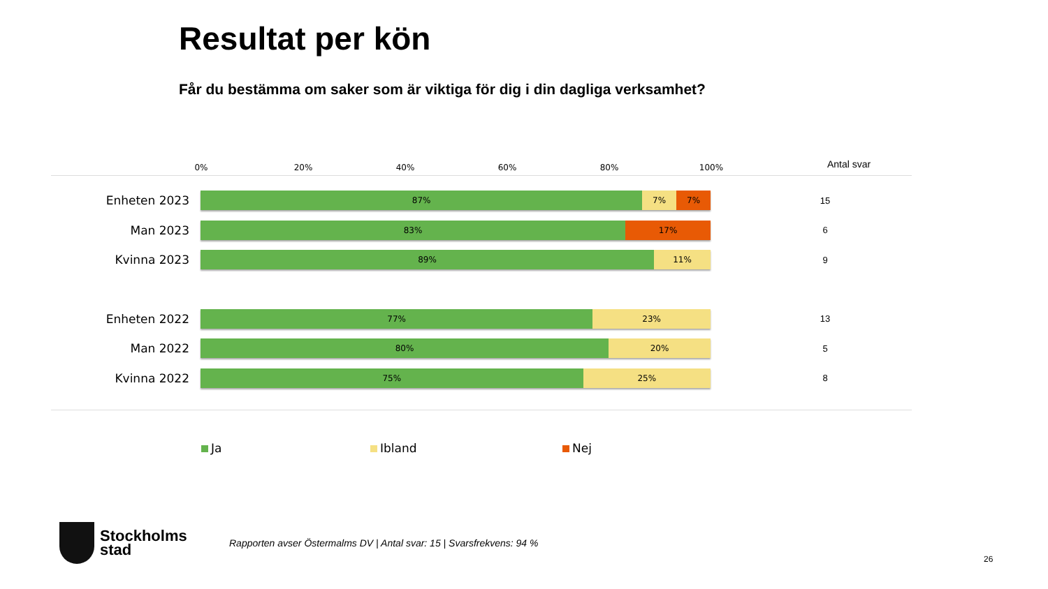Resultat per kön
Får du bestämma om saker som är viktiga för dig i din dagliga verksamhet?
0% 20% 40% 60% 80% 100% Antal svar
Enheten 2023
87% 7% 7%
15
Man 2023
83% 17%
6
Kvinna 2023
89% 11%
9
Enheten 2022
77% 23%
13
Man 2022
80% 20%
5
Kvinna 2022
75% 25%
8
Ja Ibland Nej
Stockholms
stad
Rapporten avser Östermalms DV | Antal svar: 15 | Svarsfrekvens: 94 %
26